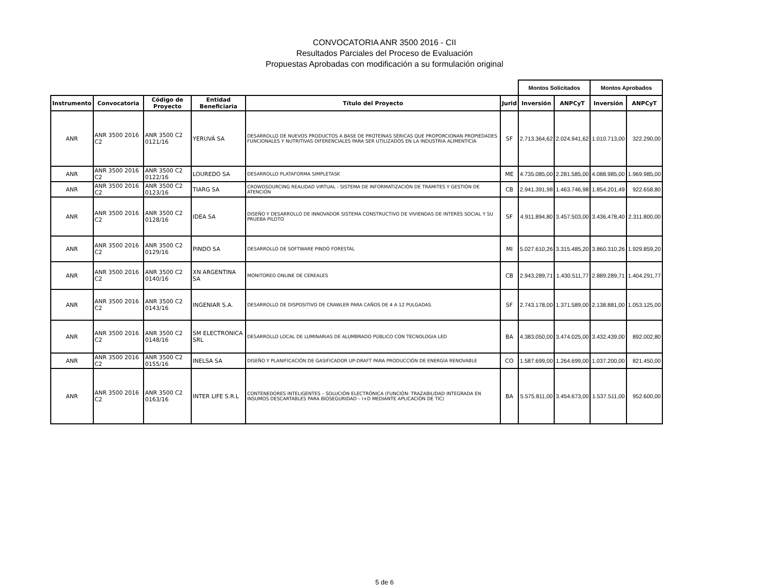CONVOCATORIA ANR 3500 2016 - CII
Resultados Parciales del Proceso de Evaluación
Propuestas Aprobadas con modificación a su formulación original
| | | | | | | Montos Solicitados | | Montos Aprobados | |
| --- | --- | --- | --- | --- | --- | --- | --- | --- | --- |
| Instrumento | Convocatoria | Código de Proyecto | Entidad Beneficiaria | Título del Proyecto | Jurid | Inversión | ANPCyT | Inversión | ANPCyT |
| ANR | ANR 3500 2016 C2 | ANR 3500 C2 0121/16 | YERUVÁ SA | DESARROLLO DE NUEVOS PRODUCTOS A BASE DE PROTEÍNAS SÉRICAS QUE PROPORCIONAN PROPIEDADES FUNCIONALES Y NUTRITIVAS DIFERENCIALES PARA SER UTILIZADOS EN LA INDUSTRIA ALIMENTICIA | SF | 2.713.364,62 | 2.024.941,62 | 1.010.713,00 | 322.290,00 |
| ANR | ANR 3500 2016 C2 | ANR 3500 C2 0122/16 | LOUREDO SA | DESARROLLO PLATAFORMA SIMPLETASK | ME | 4.735.085,00 | 2.281.585,00 | 4.088.985,00 | 1.969.985,00 |
| ANR | ANR 3500 2016 C2 | ANR 3500 C2 0123/16 | TIARG SA | CROWDSOURCING REALIDAD VIRTUAL - SISTEMA DE INFORMATIZACIÓN DE TRÁMITES Y GESTIÓN DE ATENCIÓN | CB | 2.941.391,98 | 1.463.746,98 | 1.854.201,49 | 922.658,80 |
| ANR | ANR 3500 2016 C2 | ANR 3500 C2 0128/16 | IDEA SA | DISEÑO Y DESARROLLO DE INNOVADOR SISTEMA CONSTRUCTIVO DE VIVIENDAS DE INTERÉS SOCIAL Y SU PRUEBA PILOTO | SF | 4.911.894,80 | 3.457.503,00 | 3.436.478,40 | 2.311.800,00 |
| ANR | ANR 3500 2016 C2 | ANR 3500 C2 0129/16 | PINDO SA | DESARROLLO DE SOFTWARE PINDÓ FORESTAL | MI | 5.027.610,26 | 3.315.485,20 | 3.860.310,26 | 1.929.859,20 |
| ANR | ANR 3500 2016 C2 | ANR 3500 C2 0140/16 | XN ARGENTINA SA | MONITOREO ONLINE DE CEREALES | CB | 2.943.289,71 | 1.430.511,77 | 2.889.289,71 | 1.404.291,77 |
| ANR | ANR 3500 2016 C2 | ANR 3500 C2 0143/16 | INGENIAR S.A. | DESARROLLO DE DISPOSITIVO DE CRAWLER PARA CAÑOS DE 4 A 12 PULGADAS. | SF | 2.743.178,00 | 1.371.589,00 | 2.138.881,00 | 1.053.125,00 |
| ANR | ANR 3500 2016 C2 | ANR 3500 C2 0148/16 | SM ELECTRONICA SRL | DESARROLLO LOCAL DE LUMINARIAS DE ALUMBRADO PÚBLICO CON TECNOLOGIA LED | BA | 4.383.050,00 | 3.474.025,00 | 3.432.439,00 | 892.002,80 |
| ANR | ANR 3500 2016 C2 | ANR 3500 C2 0155/16 | INELSA SA | DISEÑO Y PLANIFICACIÓN DE GASIFICADOR UP-DRAFT PARA PRODUCCIÓN DE ENERGÍA RENOVABLE | CO | 1.587.699,00 | 1.264.699,00 | 1.037.200,00 | 821.450,00 |
| ANR | ANR 3500 2016 C2 | ANR 3500 C2 0163/16 | INTER LIFE S.R.L | CONTENEDORES INTELIGENTES – SOLUCIÓN ELECTRÓNICA (FUNCIÓN: TRAZABILIDAD INTEGRADA EN INSUMOS DESCARTABLES PARA BIOSEGURIDAD – I+D MEDIANTE APLICACIÓN DE TIC) | BA | 5.575.811,00 | 3.454.673,00 | 1.537.511,00 | 952.600,00 |
5 de 6